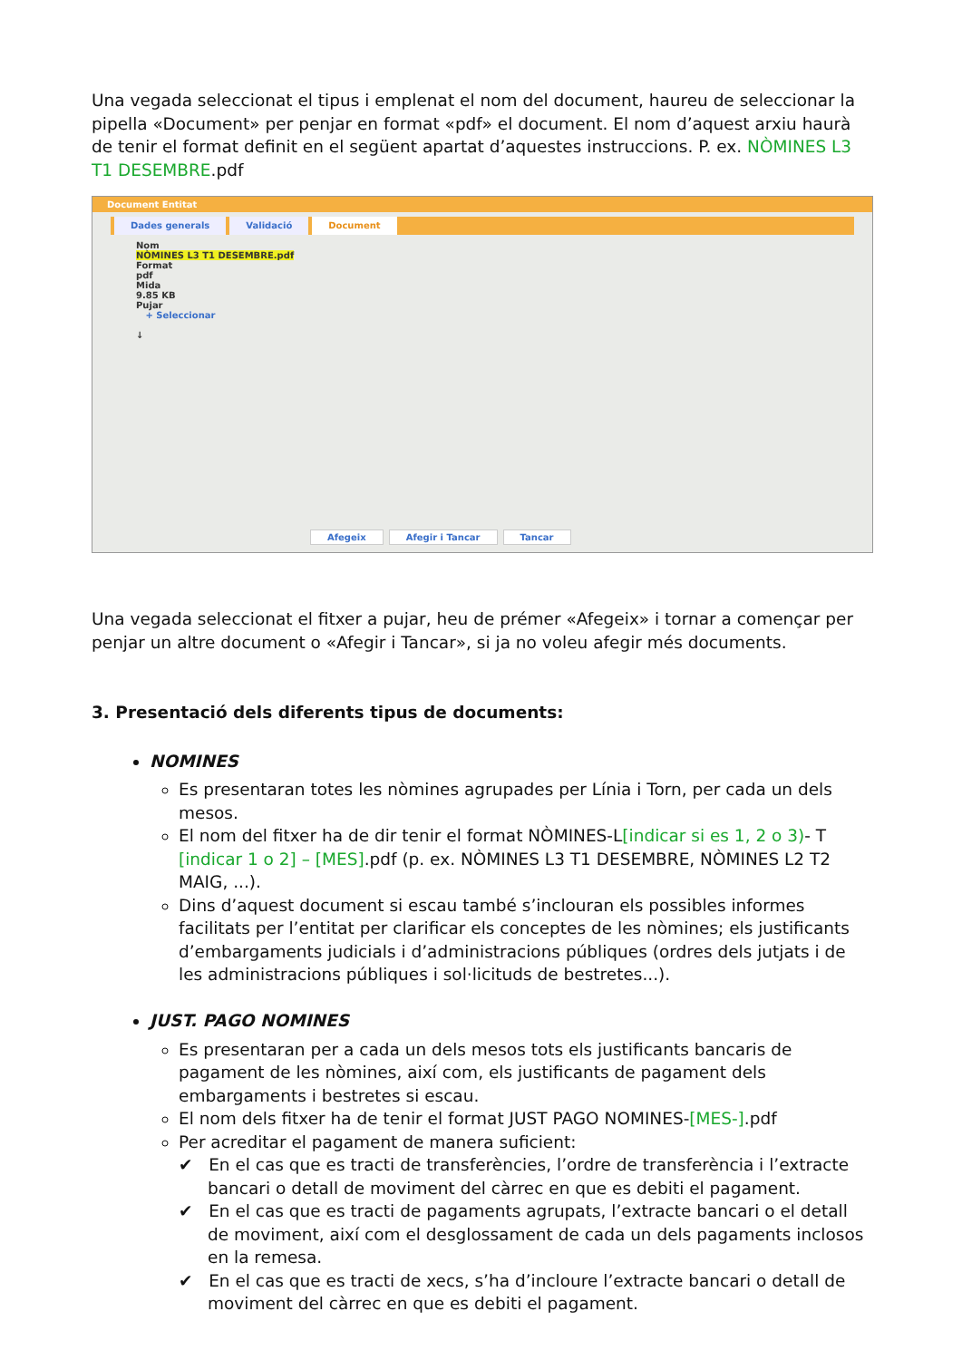Una vegada seleccionat el tipus i emplenat el nom del document, haureu de seleccionar la pipella «Document» per penjar en format «pdf» el document. El nom d’aquest arxiu haurà de tenir el format definit en el següent apartat d’aquestes instruccions. P. ex. NÒMINES L3 T1 DESEMBRE.pdf
Document Entitat
Dades generals Validació Document
Nom
NÒMINES L3 T1 DESEMBRE.pdf
Format
pdf
Mida
9.85 KB
Pujar
+ Seleccionar
↓
Afegeix Afegir i Tancar Tancar
Una vegada seleccionat el fitxer a pujar, heu de prémer «Afegeix» i tornar a començar per penjar un altre document o «Afegir i Tancar», si ja no voleu afegir més documents.
3. Presentació dels diferents tipus de documents:
NOMINES
Es presentaran totes les nòmines agrupades per Línia i Torn, per cada un dels mesos.
El nom del fitxer ha de dir tenir el format NÒMINES-L[indicar si es 1, 2 o 3)- T [indicar 1 o 2] – [MES].pdf (p. ex. NÒMINES L3 T1 DESEMBRE, NÒMINES L2 T2 MAIG, ...).
Dins d’aquest document si escau també s’inclouran els possibles informes facilitats per l’entitat per clarificar els conceptes de les nòmines; els justificants d’embargaments judicials i d’administracions públiques (ordres dels jutjats i de les administracions públiques i sol·licituds de bestretes...).
JUST. PAGO NOMINES
Es presentaran per a cada un dels mesos tots els justificants bancaris de pagament de les nòmines, així com, els justificants de pagament dels embargaments i bestretes si escau.
El nom dels fitxer ha de tenir el format JUST PAGO NOMINES-[MES-].pdf
Per acreditar el pagament de manera suficient:
✔ En el cas que es tracti de transferències, l’ordre de transferència i l’extracte bancari o detall de moviment del càrrec en que es debiti el pagament.
✔ En el cas que es tracti de pagaments agrupats, l’extracte bancari o el detall de moviment, així com el desglossament de cada un dels pagaments inclosos en la remesa.
✔ En el cas que es tracti de xecs, s’ha d’incloure l’extracte bancari o detall de moviment del càrrec en que es debiti el pagament.